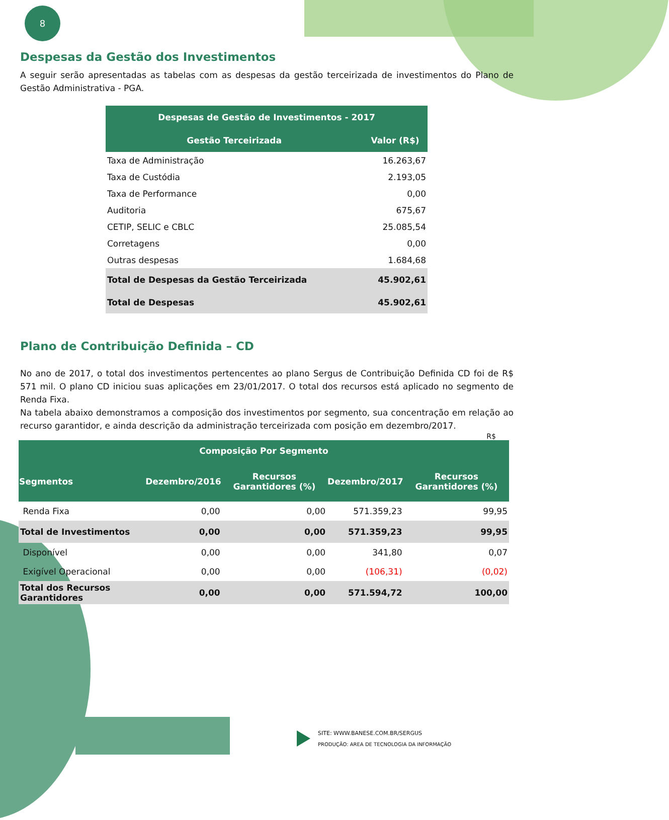8
Despesas da Gestão dos Investimentos
A seguir serão apresentadas as tabelas com as despesas da gestão terceirizada de investimentos do Plano de Gestão Administrativa - PGA.
| Despesas de Gestão de Investimentos - 2017 | |
| --- | --- |
| Gestão Terceirizada | Valor (R$) |
| Taxa de Administração | 16.263,67 |
| Taxa de Custódia | 2.193,05 |
| Taxa de Performance | 0,00 |
| Auditoria | 675,67 |
| CETIP, SELIC e CBLC | 25.085,54 |
| Corretagens | 0,00 |
| Outras despesas | 1.684,68 |
| Total de Despesas da Gestão Terceirizada | 45.902,61 |
| Total de Despesas | 45.902,61 |
Plano de Contribuição Definida – CD
No ano de 2017, o total dos investimentos pertencentes ao plano Sergus de Contribuição Definida CD foi de R$ 571 mil. O plano CD iniciou suas aplicações em 23/01/2017. O total dos recursos está aplicado no segmento de Renda Fixa.
Na tabela abaixo demonstramos a composição dos investimentos por segmento, sua concentração em relação ao recurso garantidor, e ainda descrição da administração terceirizada com posição em dezembro/2017.
R$
| Composição Por Segmento | | | | |
| --- | --- | --- | --- | --- |
| Segmentos | Dezembro/2016 | Recursos Garantidores (%) | Dezembro/2017 | Recursos Garantidores (%) |
| Renda Fixa | 0,00 | 0,00 | 571.359,23 | 99,95 |
| Total de Investimentos | 0,00 | 0,00 | 571.359,23 | 99,95 |
| Disponível | 0,00 | 0,00 | 341,80 | 0,07 |
| Exigível Operacional | 0,00 | 0,00 | (106,31) | (0,02) |
| Total dos Recursos Garantidores | 0,00 | 0,00 | 571.594,72 | 100,00 |
SITE: WWW.BANESE.COM.BR/SERGUS
PRODUÇÃO: AREA DE TECNOLOGIA DA INFORMAÇÃO